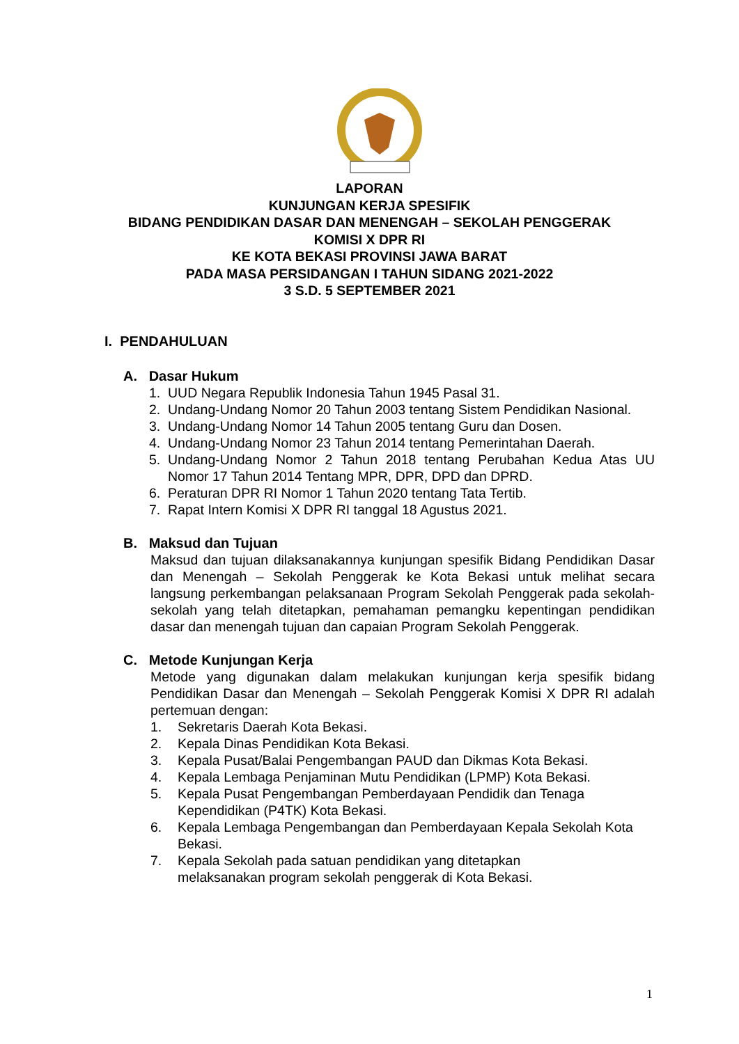LAPORAN
KUNJUNGAN KERJA SPESIFIK
BIDANG PENDIDIKAN DASAR DAN MENENGAH – SEKOLAH PENGGERAK
KOMISI X DPR RI
KE KOTA BEKASI PROVINSI JAWA BARAT
PADA MASA PERSIDANGAN I TAHUN SIDANG 2021-2022
3 S.D. 5 SEPTEMBER 2021
I. PENDAHULUAN
A. Dasar Hukum
1. UUD Negara Republik Indonesia Tahun 1945 Pasal 31.
2. Undang-Undang Nomor 20 Tahun 2003 tentang Sistem Pendidikan Nasional.
3. Undang-Undang Nomor 14 Tahun 2005 tentang Guru dan Dosen.
4. Undang-Undang Nomor 23 Tahun 2014 tentang Pemerintahan Daerah.
5. Undang-Undang Nomor 2 Tahun 2018 tentang Perubahan Kedua Atas UU Nomor 17 Tahun 2014 Tentang MPR, DPR, DPD dan DPRD.
6. Peraturan DPR RI Nomor 1 Tahun 2020 tentang Tata Tertib.
7. Rapat Intern Komisi X DPR RI tanggal 18 Agustus 2021.
B. Maksud dan Tujuan
Maksud dan tujuan dilaksanakannya kunjungan spesifik Bidang Pendidikan Dasar dan Menengah – Sekolah Penggerak ke Kota Bekasi untuk melihat secara langsung perkembangan pelaksanaan Program Sekolah Penggerak pada sekolah-sekolah yang telah ditetapkan, pemahaman pemangku kepentingan pendidikan dasar dan menengah tujuan dan capaian Program Sekolah Penggerak.
C. Metode Kunjungan Kerja
Metode yang digunakan dalam melakukan kunjungan kerja spesifik bidang Pendidikan Dasar dan Menengah – Sekolah Penggerak Komisi X DPR RI adalah pertemuan dengan:
1. Sekretaris Daerah Kota Bekasi.
2. Kepala Dinas Pendidikan Kota Bekasi.
3. Kepala Pusat/Balai Pengembangan PAUD dan Dikmas Kota Bekasi.
4. Kepala Lembaga Penjaminan Mutu Pendidikan (LPMP) Kota Bekasi.
5. Kepala Pusat Pengembangan Pemberdayaan Pendidik dan Tenaga Kependidikan (P4TK) Kota Bekasi.
6. Kepala Lembaga Pengembangan dan Pemberdayaan Kepala Sekolah Kota Bekasi.
7. Kepala Sekolah pada satuan pendidikan yang ditetapkan
melaksanakan program sekolah penggerak di Kota Bekasi.
1